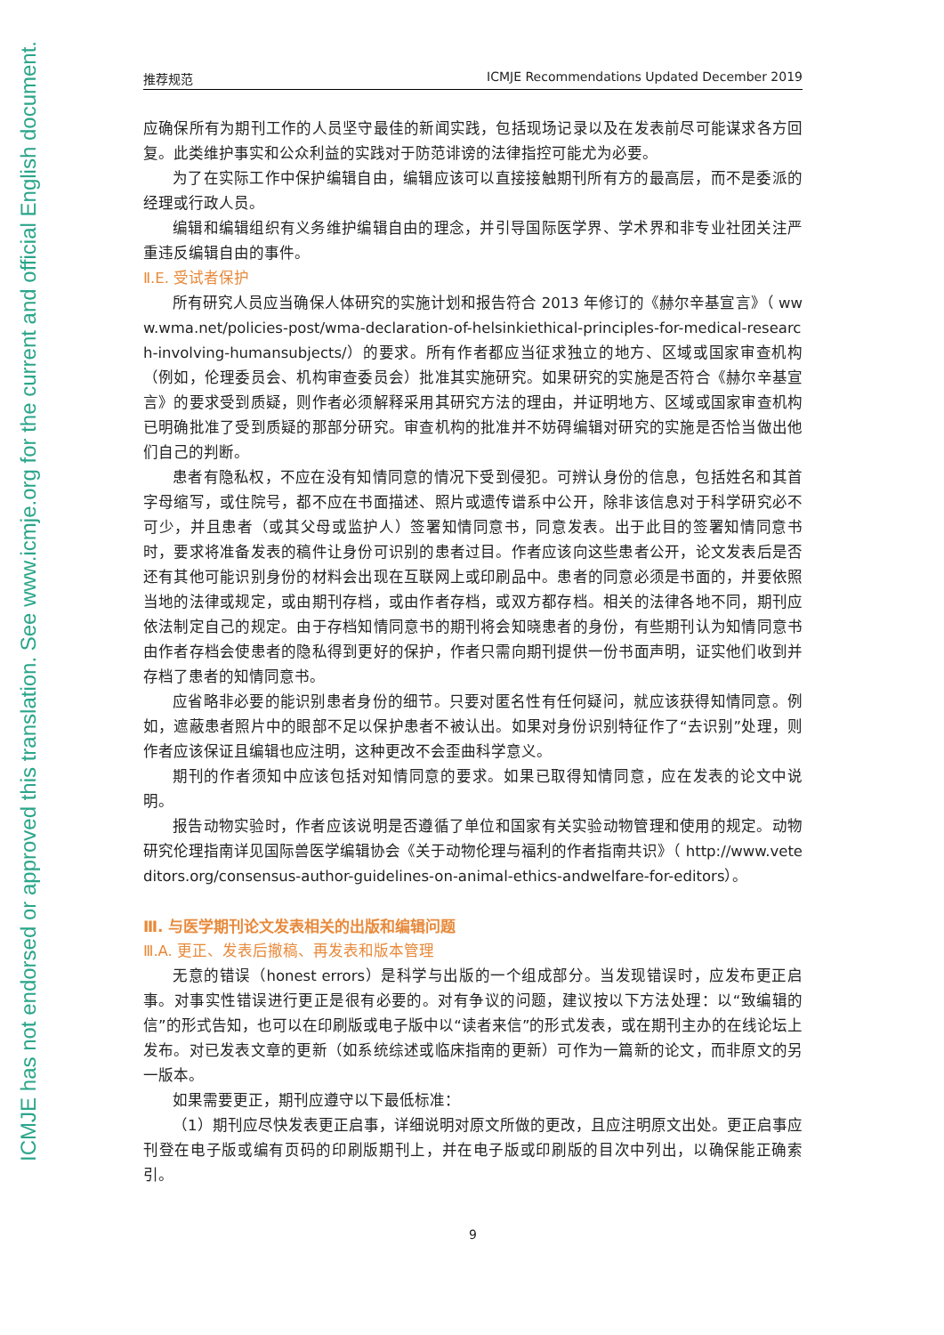ICMJE has not endorsed or approved this translation. See www.icmje.org for the current and official English document.
推荐规范 ICMJE Recommendations Updated December 2019
应确保所有为期刊工作的人员坚守最佳的新闻实践，包括现场记录以及在发表前尽可能谋求各方回复。此类维护事实和公众利益的实践对于防范诽谤的法律指控可能尤为必要。
为了在实际工作中保护编辑自由，编辑应该可以直接接触期刊所有方的最高层，而不是委派的经理或行政人员。
编辑和编辑组织有义务维护编辑自由的理念，并引导国际医学界、学术界和非专业社团关注严重违反编辑自由的事件。
Ⅱ.E. 受试者保护
所有研究人员应当确保人体研究的实施计划和报告符合 2013 年修订的《赫尔辛基宣言》（ www.wma.net/policies-post/wma-declaration-of-helsinkiethical-principles-for-medical-research-involving-humansubjects/）的要求。所有作者都应当征求独立的地方、区域或国家审查机构（例如，伦理委员会、机构审查委员会）批准其实施研究。如果研究的实施是否符合《赫尔辛基宣言》的要求受到质疑，则作者必须解释采用其研究方法的理由，并证明地方、区域或国家审查机构已明确批准了受到质疑的那部分研究。审查机构的批准并不妨碍编辑对研究的实施是否恰当做出他们自己的判断。
患者有隐私权，不应在没有知情同意的情况下受到侵犯。可辨认身份的信息，包括姓名和其首字母缩写，或住院号，都不应在书面描述、照片或遗传谱系中公开，除非该信息对于科学研究必不可少，并且患者（或其父母或监护人）签署知情同意书，同意发表。出于此目的签署知情同意书时，要求将准备发表的稿件让身份可识别的患者过目。作者应该向这些患者公开，论文发表后是否还有其他可能识别身份的材料会出现在互联网上或印刷品中。患者的同意必须是书面的，并要依照当地的法律或规定，或由期刊存档，或由作者存档，或双方都存档。相关的法律各地不同，期刊应依法制定自己的规定。由于存档知情同意书的期刊将会知晓患者的身份，有些期刊认为知情同意书由作者存档会使患者的隐私得到更好的保护，作者只需向期刊提供一份书面声明，证实他们收到并存档了患者的知情同意书。
应省略非必要的能识别患者身份的细节。只要对匿名性有任何疑问，就应该获得知情同意。例如，遮蔽患者照片中的眼部不足以保护患者不被认出。如果对身份识别特征作了“去识别”处理，则作者应该保证且编辑也应注明，这种更改不会歪曲科学意义。
期刊的作者须知中应该包括对知情同意的要求。如果已取得知情同意，应在发表的论文中说明。
报告动物实验时，作者应该说明是否遵循了单位和国家有关实验动物管理和使用的规定。动物研究伦理指南详见国际兽医学编辑协会《关于动物伦理与福利的作者指南共识》（ http://www.veteditors.org/consensus-author-guidelines-on-animal-ethics-andwelfare-for-editors）。
Ⅲ. 与医学期刊论文发表相关的出版和编辑问题
Ⅲ.A. 更正、发表后撤稿、再发表和版本管理
无意的错误（honest errors）是科学与出版的一个组成部分。当发现错误时，应发布更正启事。对事实性错误进行更正是很有必要的。对有争议的问题，建议按以下方法处理：以“致编辑的信”的形式告知，也可以在印刷版或电子版中以“读者来信”的形式发表，或在期刊主办的在线论坛上发布。对已发表文章的更新（如系统综述或临床指南的更新）可作为一篇新的论文，而非原文的另一版本。
如果需要更正，期刊应遵守以下最低标准：
（1）期刊应尽快发表更正启事，详细说明对原文所做的更改，且应注明原文出处。更正启事应刊登在电子版或编有页码的印刷版期刊上，并在电子版或印刷版的目次中列出，以确保能正确索引。
9